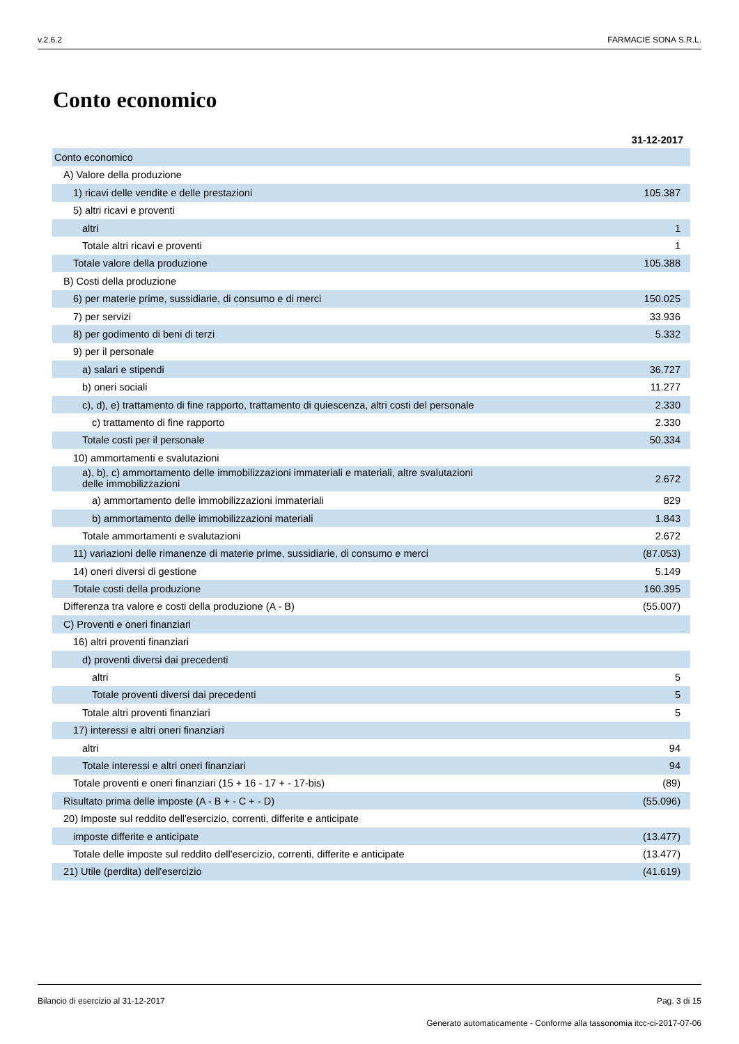v.2.6.2 FARMACIE SONA S.R.L.
Conto economico
| | 31-12-2017 |
| Conto economico | |
| A) Valore della produzione | |
| 1) ricavi delle vendite e delle prestazioni | 105.387 |
| 5) altri ricavi e proventi | |
| altri | 1 |
| Totale altri ricavi e proventi | 1 |
| Totale valore della produzione | 105.388 |
| B) Costi della produzione | |
| 6) per materie prime, sussidiarie, di consumo e di merci | 150.025 |
| 7) per servizi | 33.936 |
| 8) per godimento di beni di terzi | 5.332 |
| 9) per il personale | |
| a) salari e stipendi | 36.727 |
| b) oneri sociali | 11.277 |
| c), d), e) trattamento di fine rapporto, trattamento di quiescenza, altri costi del personale | 2.330 |
| c) trattamento di fine rapporto | 2.330 |
| Totale costi per il personale | 50.334 |
| 10) ammortamenti e svalutazioni | |
| a), b), c) ammortamento delle immobilizzazioni immateriali e materiali, altre svalutazioni delle immobilizzazioni | 2.672 |
| a) ammortamento delle immobilizzazioni immateriali | 829 |
| b) ammortamento delle immobilizzazioni materiali | 1.843 |
| Totale ammortamenti e svalutazioni | 2.672 |
| 11) variazioni delle rimanenze di materie prime, sussidiarie, di consumo e merci | (87.053) |
| 14) oneri diversi di gestione | 5.149 |
| Totale costi della produzione | 160.395 |
| Differenza tra valore e costi della produzione (A - B) | (55.007) |
| C) Proventi e oneri finanziari | |
| 16) altri proventi finanziari | |
| d) proventi diversi dai precedenti | |
| altri | 5 |
| Totale proventi diversi dai precedenti | 5 |
| Totale altri proventi finanziari | 5 |
| 17) interessi e altri oneri finanziari | |
| altri | 94 |
| Totale interessi e altri oneri finanziari | 94 |
| Totale proventi e oneri finanziari (15 + 16 - 17 + - 17-bis) | (89) |
| Risultato prima delle imposte (A - B + - C + - D) | (55.096) |
| 20) Imposte sul reddito dell'esercizio, correnti, differite e anticipate | |
| imposte differite e anticipate | (13.477) |
| Totale delle imposte sul reddito dell'esercizio, correnti, differite e anticipate | (13.477) |
| 21) Utile (perdita) dell'esercizio | (41.619) |
Bilancio di esercizio al 31-12-2017 Pag. 3 di 15
Generato automaticamente - Conforme alla tassonomia itcc-ci-2017-07-06